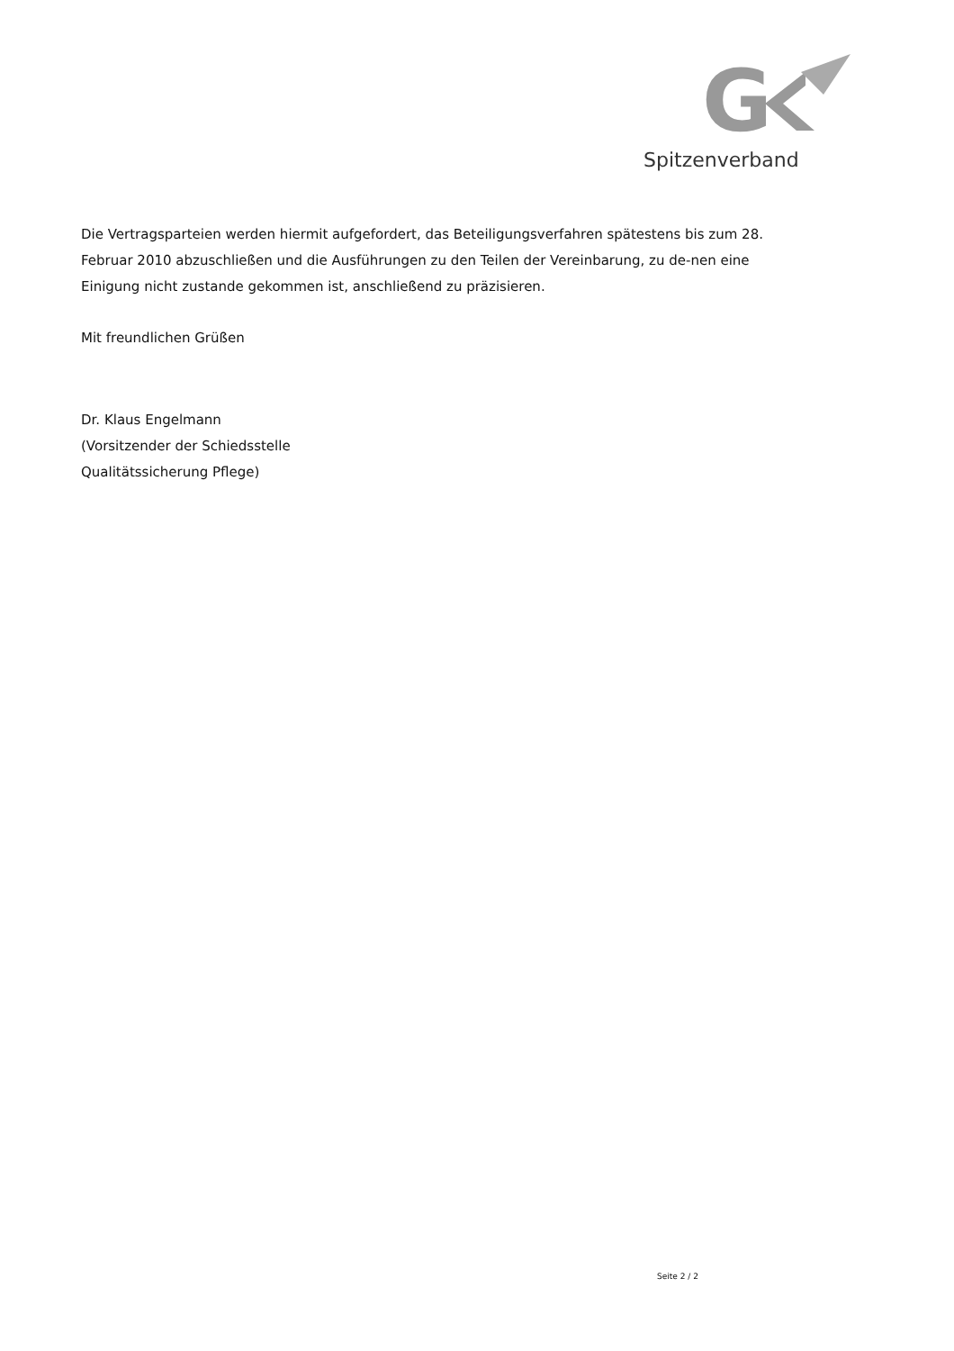G
Spitzenverband
Die Vertragsparteien werden hiermit aufgefordert, das Beteiligungsverfahren spätestens bis zum 28. Februar 2010 abzuschließen und die Ausführungen zu den Teilen der Vereinbarung, zu de-nen eine Einigung nicht zustande gekommen ist, anschließend zu präzisieren.
Mit freundlichen Grüßen
Dr. Klaus Engelmann
(Vorsitzender der Schiedsstelle
Qualitätssicherung Pflege)
Seite 2 / 2